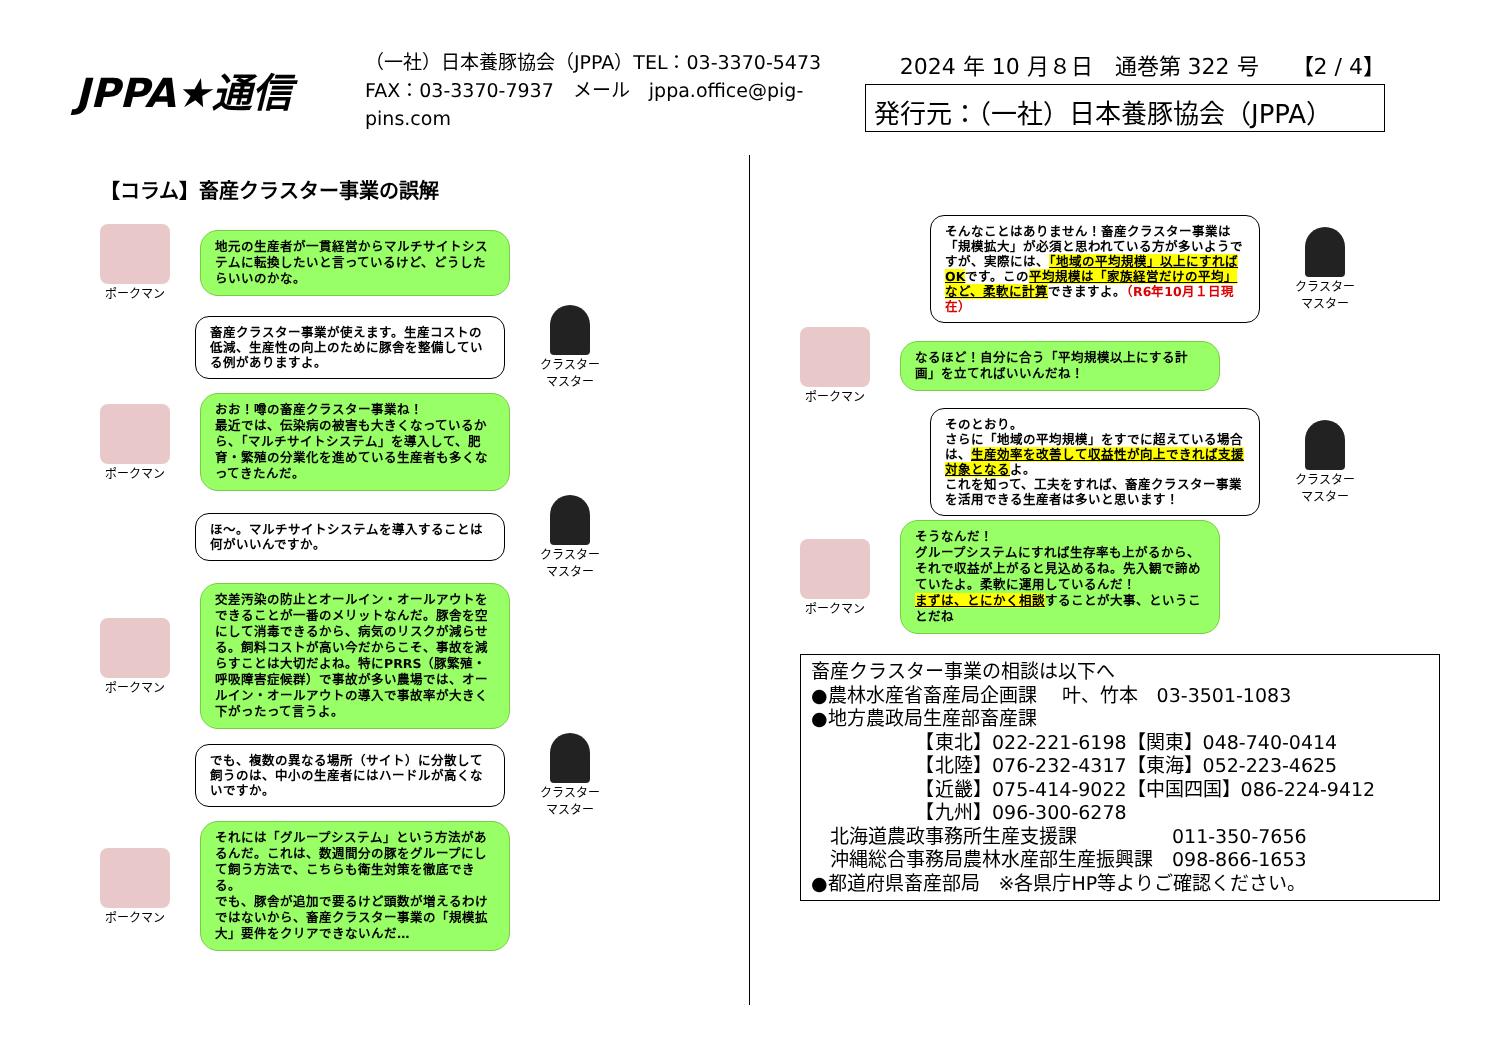JPPA★通信
（一社）日本養豚協会（JPPA）TEL：03-3370-5473
FAX：03-3370-7937　メール　jppa.office@pig-pins.com
2024 年 10 月８日　通巻第 322 号　　【2 / 4】
発行元：（一社）日本養豚協会（JPPA）
【コラム】畜産クラスター事業の誤解
ポークマン
地元の生産者が一貫経営からマルチサイトシステムに転換したいと言っているけど、どうしたらいいのかな。
畜産クラスター事業が使えます。生産コストの低減、生産性の向上のために豚舎を整備している例がありますよ。
クラスター
マスター
ポークマン
おお！噂の畜産クラスター事業ね！
最近では、伝染病の被害も大きくなっているから、「マルチサイトシステム」を導入して、肥育・繁殖の分業化を進めている生産者も多くなってきたんだ。
ほ～。マルチサイトシステムを導入することは何がいいんですか。
クラスター
マスター
ポークマン
交差汚染の防止とオールイン・オールアウトをできることが一番のメリットなんだ。豚舎を空にして消毒できるから、病気のリスクが減らせる。飼料コストが高い今だからこそ、事故を減らすことは大切だよね。特にPRRS（豚繁殖・呼吸障害症候群）で事故が多い農場では、オールイン・オールアウトの導入で事故率が大きく下がったって言うよ。
でも、複数の異なる場所（サイト）に分散して飼うのは、中小の生産者にはハードルが高くないですか。
クラスター
マスター
ポークマン
それには「グループシステム」という方法があるんだ。これは、数週間分の豚をグループにして飼う方法で、こちらも衛生対策を徹底できる。
でも、豚舎が追加で要るけど頭数が増えるわけではないから、畜産クラスター事業の「規模拡大」要件をクリアできないんだ…
そんなことはありません！畜産クラスター事業は「規模拡大」が必須と思われている方が多いようですが、実際には、「地域の平均規模」以上にすればOKです。この平均規模は「家族経営だけの平均」など、柔軟に計算できますよ。（R6年10月１日現在）
クラスター
マスター
ポークマン
なるほど！自分に合う「平均規模以上にする計画」を立てればいいんだね！
そのとおり。
さらに「地域の平均規模」をすでに超えている場合は、生産効率を改善して収益性が向上できれば支援対象となるよ。
これを知って、工夫をすれば、畜産クラスター事業を活用できる生産者は多いと思います！
クラスター
マスター
ポークマン
そうなんだ！
グループシステムにすれば生存率も上がるから、それで収益が上がると見込めるね。先入観で諦めていたよ。柔軟に運用しているんだ！
まずは、とにかく相談することが大事、ということだね
畜産クラスター事業の相談は以下へ
●農林水産省畜産局企画課　 叶、竹本　03-3501-1083
●地方農政局生産部畜産課
　　　　　　【東北】022-221-6198【関東】048-740-0414
　　　　　　【北陸】076-232-4317【東海】052-223-4625
　　　　　　【近畿】075-414-9022【中国四国】086-224-9412
　　　　　　【九州】096-300-6278
　北海道農政事務所生産支援課　　　　　011-350-7656
　沖縄総合事務局農林水産部生産振興課　098-866-1653
●都道府県畜産部局　※各県庁HP等よりご確認ください。